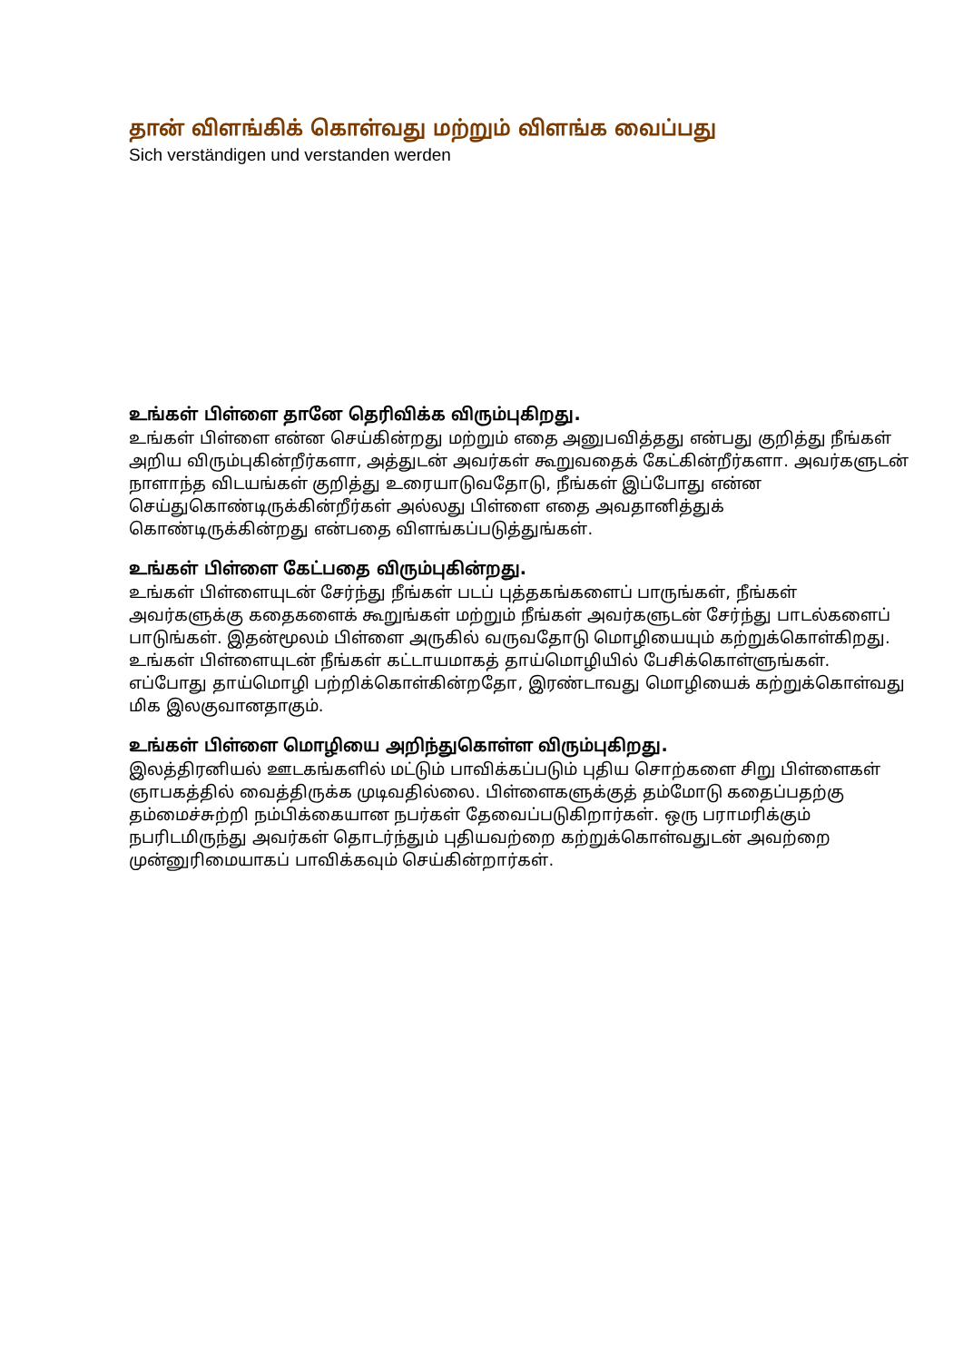தான் விளங்கிக் கொள்வது மற்றும் விளங்க வைப்பது
Sich verständigen und verstanden werden
உங்கள் பிள்ளை தானே தெரிவிக்க விரும்புகிறது.
உங்கள் பிள்ளை என்ன செய்கின்றது மற்றும் எதை அனுபவித்தது என்பது குறித்து நீங்கள் அறிய விரும்புகின்றீர்களா, அத்துடன் அவர்கள் கூறுவதைக் கேட்கின்றீர்களா. அவர்களுடன் நாளாந்த விடயங்கள் குறித்து உரையாடுவதோடு, நீங்கள் இப்போது என்ன செய்துகொண்டிருக்கின்றீர்கள் அல்லது பிள்ளை எதை அவதானித்துக் கொண்டிருக்கின்றது என்பதை விளங்கப்படுத்துங்கள்.
உங்கள் பிள்ளை கேட்பதை விரும்புகின்றது.
உங்கள் பிள்ளையுடன் சேர்ந்து நீங்கள் படப் புத்தகங்களைப் பாருங்கள், நீங்கள் அவர்களுக்கு கதைகளைக் கூறுங்கள் மற்றும் நீங்கள் அவர்களுடன் சேர்ந்து பாடல்களைப் பாடுங்கள். இதன்மூலம் பிள்ளை அருகில் வருவதோடு மொழியையும் கற்றுக்கொள்கிறது. உங்கள் பிள்ளையுடன் நீங்கள் கட்டாயமாகத் தாய்மொழியில் பேசிக்கொள்ளுங்கள். எப்போது தாய்மொழி பற்றிக்கொள்கின்றதோ, இரண்டாவது மொழியைக் கற்றுக்கொள்வது மிக இலகுவானதாகும்.
உங்கள் பிள்ளை மொழியை அறிந்துகொள்ள விரும்புகிறது.
இலத்திரனியல் ஊடகங்களில் மட்டும் பாவிக்கப்படும் புதிய சொற்களை சிறு பிள்ளைகள் ஞாபகத்தில் வைத்திருக்க முடிவதில்லை. பிள்ளைகளுக்குத் தம்மோடு கதைப்பதற்கு தம்மைச்சுற்றி நம்பிக்கையான நபர்கள் தேவைப்படுகிறார்கள். ஒரு பராமரிக்கும் நபரிடமிருந்து அவர்கள் தொடர்ந்தும் புதியவற்றை கற்றுக்கொள்வதுடன் அவற்றை முன்னுரிமையாகப் பாவிக்கவும் செய்கின்றார்கள்.